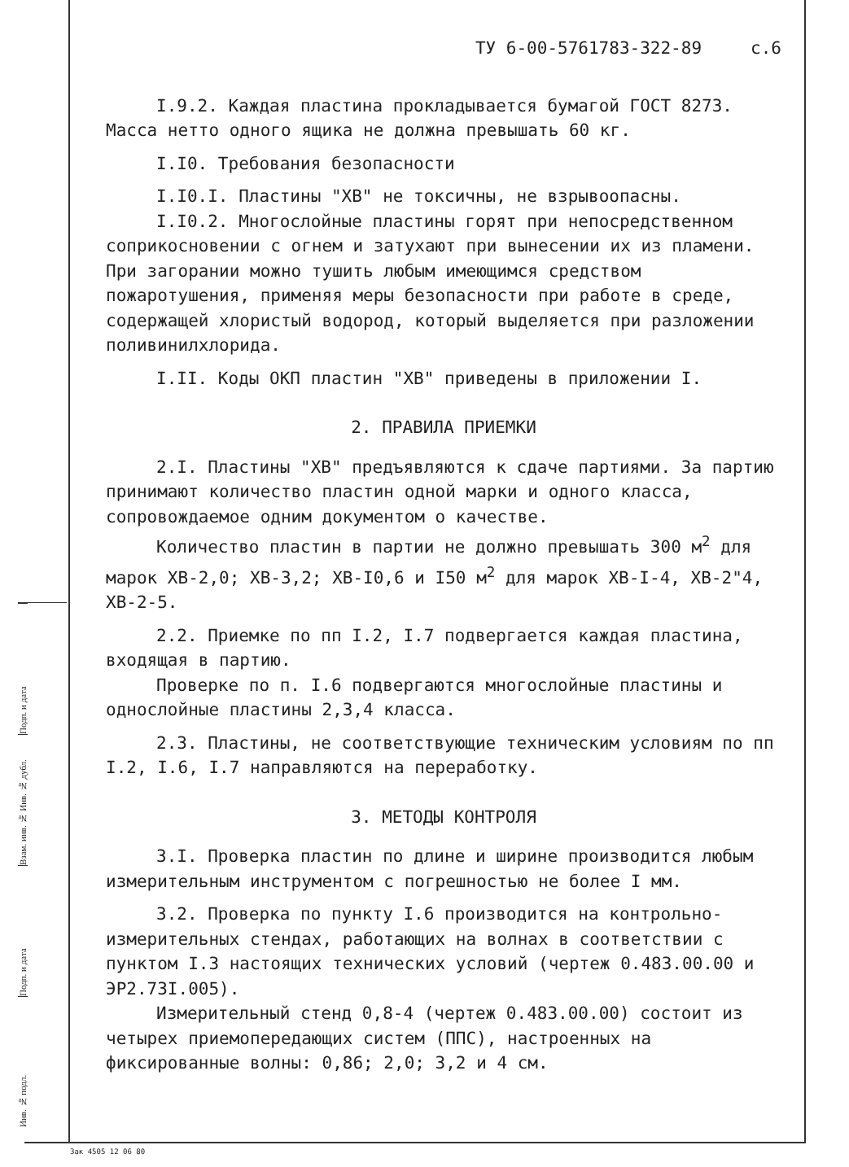ТУ 6-00-5761783-322-89 с.6
I.9.2. Каждая пластина прокладывается бумагой ГОСТ 8273. Масса нетто одного ящика не должна превышать 60 кг.
I.I0. Требования безопасности
I.I0.I. Пластины "ХВ" не токсичны, не взрывоопасны.
I.I0.2. Многослойные пластины горят при непосредственном соприкосновении с огнем и затухают при вынесении их из пламени. При загорании можно тушить любым имеющимся средством пожаротушения, применяя меры безопасности при работе в среде, содержащей хлористый водород, который выделяется при разложении поливинилхлорида.
I.II. Коды ОКП пластин "ХВ" приведены в приложении I.
2. ПРАВИЛА ПРИЕМКИ
2.I. Пластины "ХВ" предъявляются к сдаче партиями. За партию принимают количество пластин одной марки и одного класса, сопровождаемое одним документом о качестве.
Количество пластин в партии не должно превышать 300 м<sup>2</sup> для марок ХВ-2,0; ХВ-3,2; ХВ-I0,6 и I50 м<sup>2</sup> для марок ХВ-I-4, ХВ-2"4, ХВ-2-5.
2.2. Приемке по пп I.2, I.7 подвергается каждая пластина, входящая в партию.
Проверке по п. I.6 подвергаются многослойные пластины и однослойные пластины 2,3,4 класса.
2.3. Пластины, не соответствующие техническим условиям по пп I.2, I.6, I.7 направляются на переработку.
3. МЕТОДЫ КОНТРОЛЯ
3.I. Проверка пластин по длине и ширине производится любым измерительным инструментом с погрешностью не более I мм.
3.2. Проверка по пункту I.6 производится на контрольно-измерительных стендах, работающих на волнах в соответствии с пунктом I.3 настоящих технических условий (чертеж 0.483.00.00 и ЭР2.73I.005).
Измерительный стенд 0,8-4 (чертеж 0.483.00.00) состоит из четырех приемопередающих систем (ППС), настроенных на фиксированные волны: 0,86; 2,0; 3,2 и 4 см.
Подп. и дата
Взам. инв. № Инв. № дубл.
Подп. и дата
Инв. № подл.
Зак 4505 12 06 80